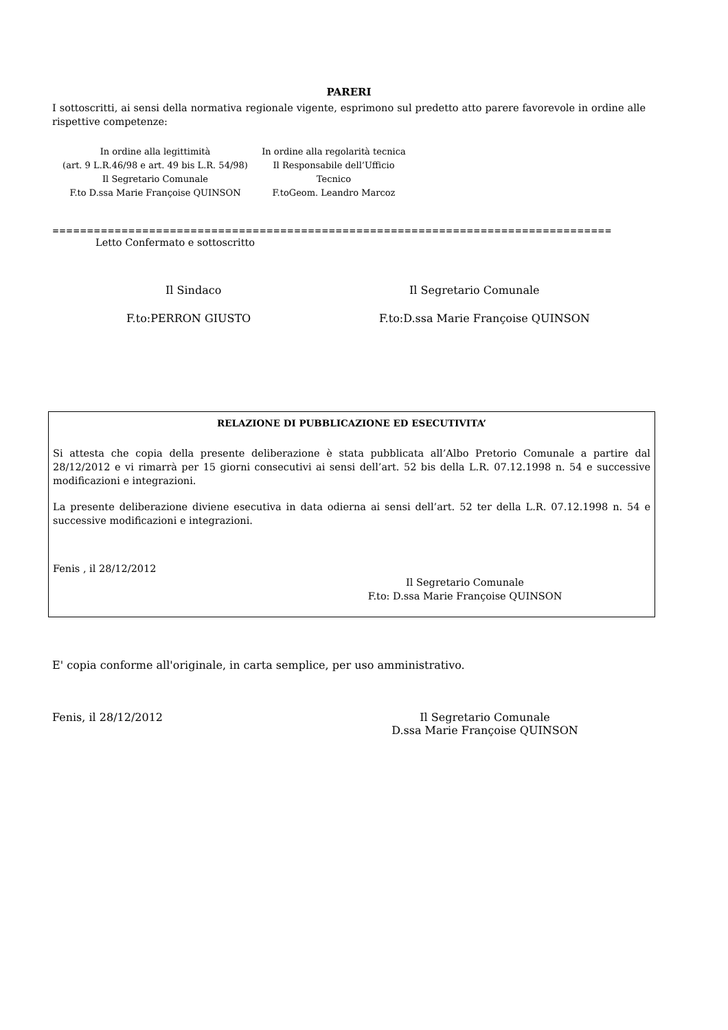PARERI
I sottoscritti, ai sensi della normativa regionale vigente, esprimono sul predetto atto parere favorevole in ordine alle rispettive competenze:
In ordine alla legittimità
(art. 9 L.R.46/98 e art. 49 bis L.R. 54/98)
Il Segretario Comunale
F.to D.ssa Marie Françoise QUINSON
In ordine alla regolarità tecnica
Il Responsabile dell’Ufficio
Tecnico
F.toGeom. Leandro Marcoz
=================================================================================
Letto Confermato e sottoscritto
Il Sindaco Il Segretario Comunale
F.to:PERRON GIUSTO F.to:D.ssa Marie Françoise QUINSON
RELAZIONE DI PUBBLICAZIONE ED ESECUTIVITA’
Si attesta che copia della presente deliberazione è stata pubblicata all’Albo Pretorio Comunale a partire dal 28/12/2012 e vi rimarrà per 15 giorni consecutivi ai sensi dell’art. 52 bis della L.R. 07.12.1998 n. 54 e successive modificazioni e integrazioni.
La presente deliberazione diviene esecutiva in data odierna ai sensi dell’art. 52 ter della L.R. 07.12.1998 n. 54 e successive modificazioni e integrazioni.
Fenis , il 28/12/2012
Il Segretario Comunale
F.to: D.ssa Marie Françoise QUINSON
E' copia conforme all'originale, in carta semplice, per uso amministrativo.
Fenis, il 28/12/2012 Il Segretario Comunale
D.ssa Marie Françoise QUINSON